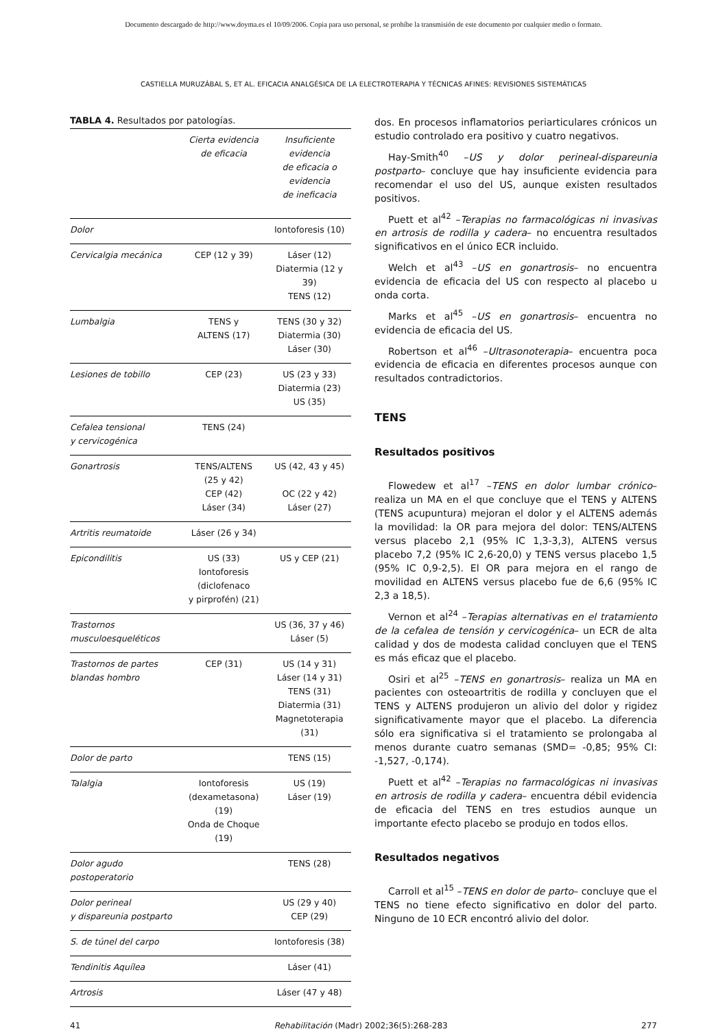Documento descargado de http://www.doyma.es el 10/09/2006. Copia para uso personal, se prohíbe la transmisión de este documento por cualquier medio o formato.
CASTIELLA MURUZÁBAL S, ET AL. EFICACIA ANALGÉSICA DE LA ELECTROTERAPIA Y TÉCNICAS AFINES: REVISIONES SISTEMÁTICAS
TABLA 4. Resultados por patologías.
| | Cierta evidencia de eficacia | Insuficiente evidencia de eficacia o evidencia de ineficacia |
| --- | --- | --- |
| Dolor | | Iontoforesis (10) |
| Cervicalgia mecánica | CEP (12 y 39) | Láser (12) Diatermia (12 y 39) TENS (12) |
| Lumbalgia | TENS y ALTENS (17) | TENS (30 y 32) Diatermia (30) Láser (30) |
| Lesiones de tobillo | CEP (23) | US (23 y 33) Diatermia (23) US (35) |
| Cefalea tensional y cervicogénica | TENS (24) | |
| Gonartrosis | TENS/ALTENS (25 y 42) CEP (42) Láser (34) | US (42, 43 y 45) OC (22 y 42) Láser (27) |
| Artritis reumatoide | Láser (26 y 34) | |
| Epicondilitis | US (33) Iontoforesis (diclofenaco y pirprofén) (21) | US y CEP (21) |
| Trastornos musculoesqueléticos | | US (36, 37 y 46) Láser (5) |
| Trastornos de partes blandas hombro | CEP (31) | US (14 y 31) Láser (14 y 31) TENS (31) Diatermia (31) Magnetoterapia (31) |
| Dolor de parto | | TENS (15) |
| Talalgia | Iontoforesis (dexametasona) (19) Onda de Choque (19) | US (19) Láser (19) |
| Dolor agudo postoperatorio | | TENS (28) |
| Dolor perineal y dispareunia postparto | | US (29 y 40) CEP (29) |
| S. de túnel del carpo | | Iontoforesis (38) |
| Tendinitis Aquílea | | Láser (41) |
| Artrosis | | Láser (47 y 48) |
dos. En procesos inflamatorios periarticulares crónicos un estudio controlado era positivo y cuatro negativos.
Hay-Smith<sup>40</sup> –US y dolor perineal-dispareunia postparto– concluye que hay insuficiente evidencia para recomendar el uso del US, aunque existen resultados positivos.
Puett et al<sup>42</sup> –Terapias no farmacológicas ni invasivas en artrosis de rodilla y cadera– no encuentra resultados significativos en el único ECR incluido.
Welch et al<sup>43</sup> –US en gonartrosis– no encuentra evidencia de eficacia del US con respecto al placebo u onda corta.
Marks et al<sup>45</sup> –US en gonartrosis– encuentra no evidencia de eficacia del US.
Robertson et al<sup>46</sup> –Ultrasonoterapia– encuentra poca evidencia de eficacia en diferentes procesos aunque con resultados contradictorios.
TENS
Resultados positivos
Flowedew et al<sup>17</sup> –TENS en dolor lumbar crónico– realiza un MA en el que concluye que el TENS y ALTENS (TENS acupuntura) mejoran el dolor y el ALTENS además la movilidad: la OR para mejora del dolor: TENS/ALTENS versus placebo 2,1 (95% IC 1,3-3,3), ALTENS versus placebo 7,2 (95% IC 2,6-20,0) y TENS versus placebo 1,5 (95% IC 0,9-2,5). El OR para mejora en el rango de movilidad en ALTENS versus placebo fue de 6,6 (95% IC 2,3 a 18,5).
Vernon et al<sup>24</sup> –Terapias alternativas en el tratamiento de la cefalea de tensión y cervicogénica– un ECR de alta calidad y dos de modesta calidad concluyen que el TENS es más eficaz que el placebo.
Osiri et al<sup>25</sup> –TENS en gonartrosis– realiza un MA en pacientes con osteoartritis de rodilla y concluyen que el TENS y ALTENS produjeron un alivio del dolor y rigidez significativamente mayor que el placebo. La diferencia sólo era significativa si el tratamiento se prolongaba al menos durante cuatro semanas (SMD= -0,85; 95% CI: -1,527, -0,174).
Puett et al<sup>42</sup> –Terapias no farmacológicas ni invasivas en artrosis de rodilla y cadera– encuentra débil evidencia de eficacia del TENS en tres estudios aunque un importante efecto placebo se produjo en todos ellos.
Resultados negativos
Carroll et al<sup>15</sup> –TENS en dolor de parto– concluye que el TENS no tiene efecto significativo en dolor del parto. Ninguno de 10 ECR encontró alivio del dolor.
41 Rehabilitación (Madr) 2002;36(5):268-283 277